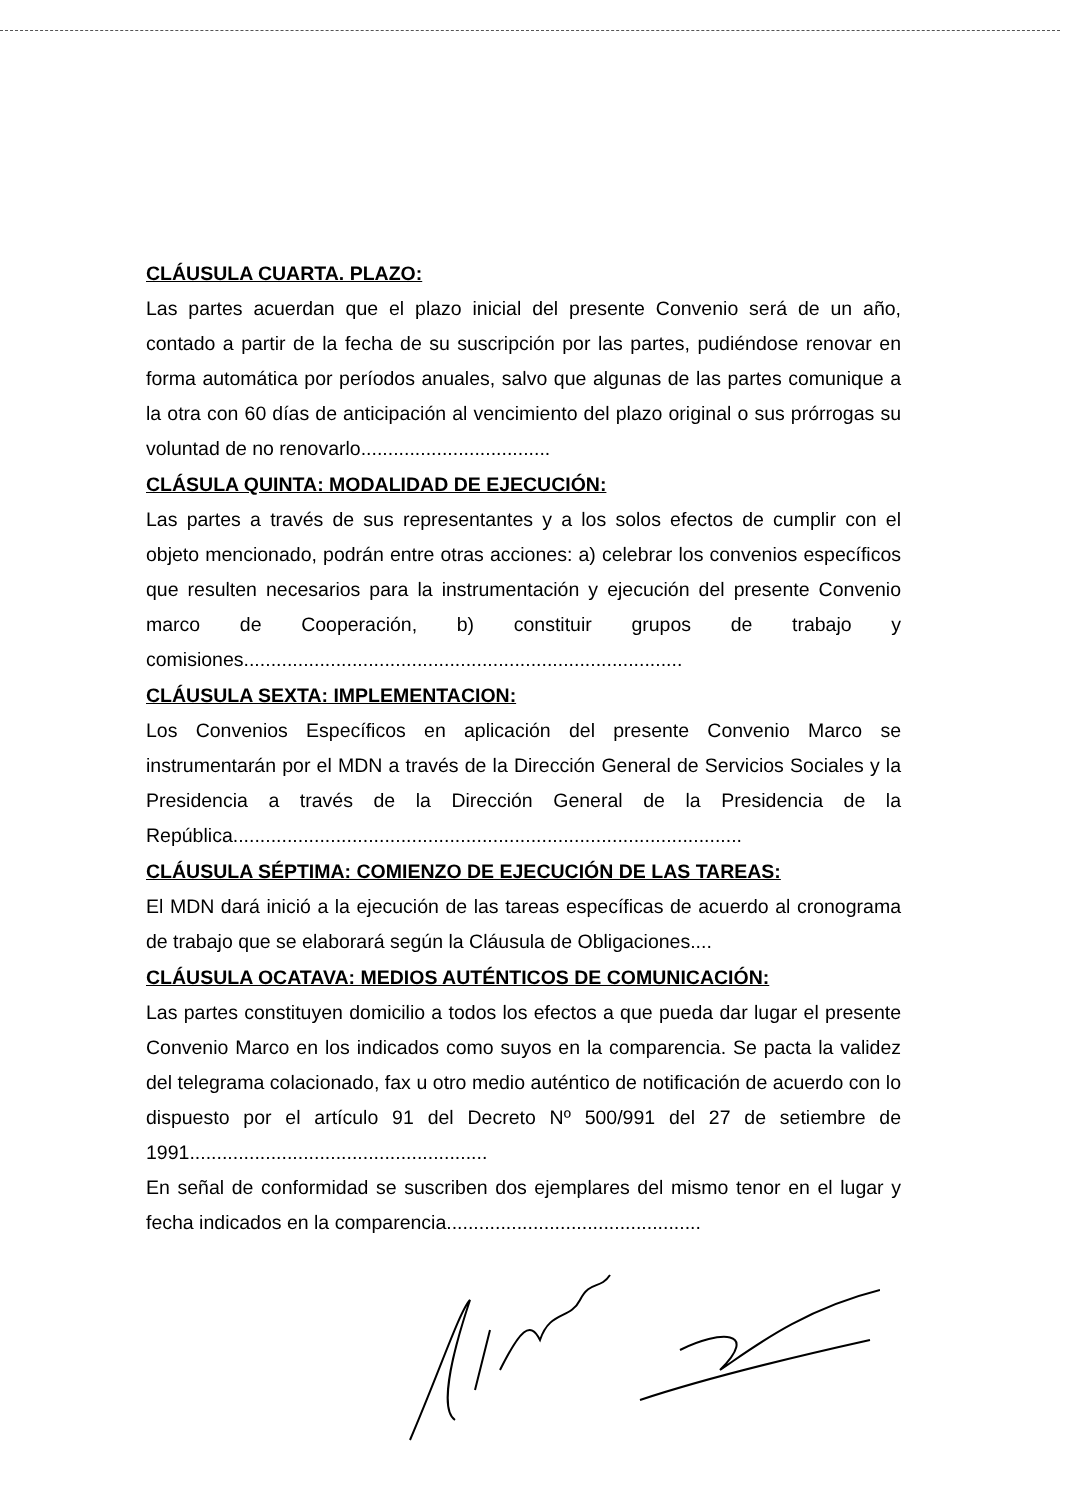CLÁUSULA CUARTA. PLAZO:
Las partes acuerdan que el plazo inicial del presente Convenio será de un año, contado a partir de la fecha de su suscripción por las partes, pudiéndose renovar en forma automática por períodos anuales, salvo que algunas de las partes comunique a la otra con 60 días de anticipación al vencimiento del plazo original o sus prórrogas su voluntad de no renovarlo...................................
CLÁSULA QUINTA: MODALIDAD DE EJECUCIÓN:
Las partes a través de sus representantes y a los solos efectos de cumplir con el objeto mencionado, podrán entre otras acciones: a) celebrar los convenios específicos que resulten necesarios para la instrumentación y ejecución del presente Convenio marco de Cooperación, b) constituir grupos de trabajo y comisiones.................................................................................
CLÁUSULA SEXTA: IMPLEMENTACION:
Los Convenios Específicos en aplicación del presente Convenio Marco se instrumentarán por el MDN a través de la Dirección General de Servicios Sociales y la Presidencia a través de la Dirección General de la Presidencia de la República..............................................................................................
CLÁUSULA SÉPTIMA: COMIENZO DE EJECUCIÓN DE LAS TAREAS:
El MDN dará inició a la ejecución de las tareas específicas de acuerdo al cronograma de trabajo que se elaborará según la Cláusula de Obligaciones....
CLÁUSULA OCATAVA: MEDIOS AUTÉNTICOS DE COMUNICACIÓN:
Las partes constituyen domicilio a todos los efectos a que pueda dar lugar el presente Convenio Marco en los indicados como suyos en la comparencia. Se pacta la validez del telegrama colacionado, fax u otro medio auténtico de notificación de acuerdo con lo dispuesto por el artículo 91 del Decreto Nº 500/991 del 27 de setiembre de 1991.......................................................
En señal de conformidad se suscriben dos ejemplares del mismo tenor en el lugar y fecha indicados en la comparencia...............................................